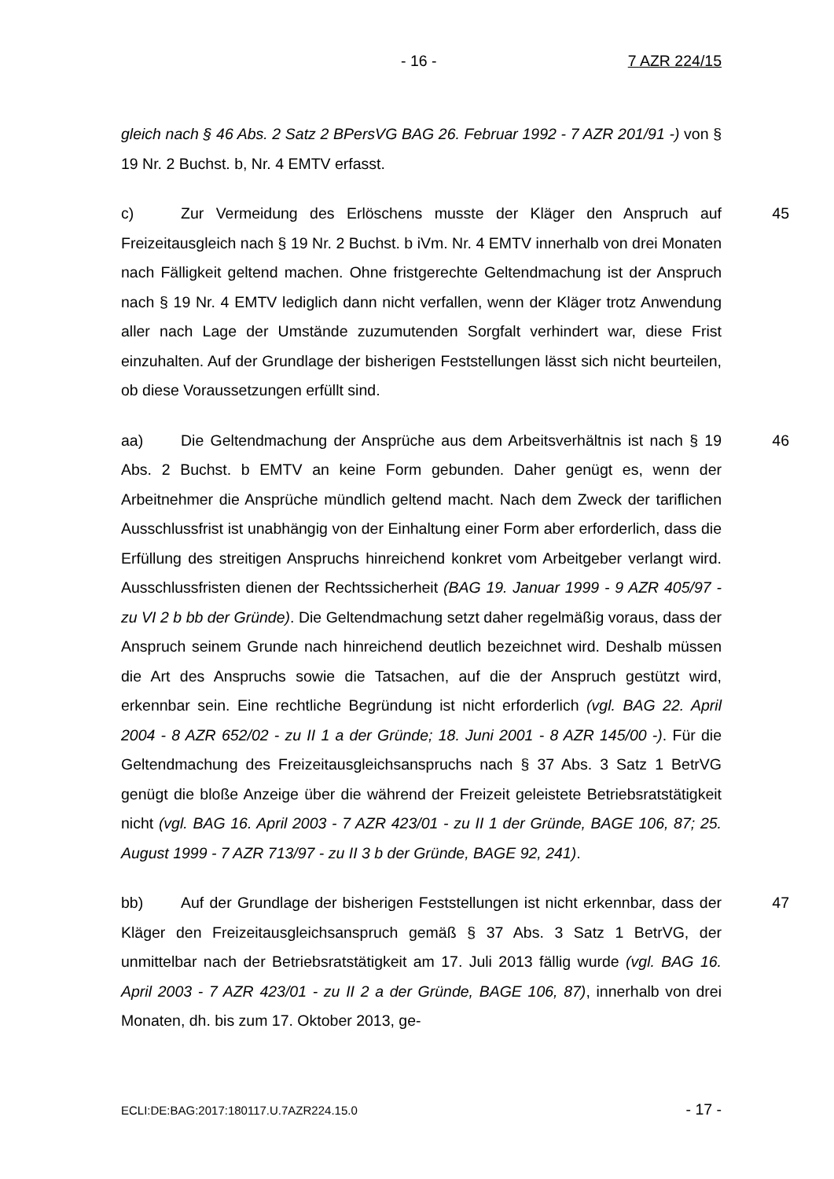- 16 - 7 AZR 224/15
gleich nach § 46 Abs. 2 Satz 2 BPersVG BAG 26. Februar 1992 - 7 AZR 201/91 -) von § 19 Nr. 2 Buchst. b, Nr. 4 EMTV erfasst.
45 c) Zur Vermeidung des Erlöschens musste der Kläger den Anspruch auf Freizeitausgleich nach § 19 Nr. 2 Buchst. b iVm. Nr. 4 EMTV innerhalb von drei Monaten nach Fälligkeit geltend machen. Ohne fristgerechte Geltendmachung ist der Anspruch nach § 19 Nr. 4 EMTV lediglich dann nicht verfallen, wenn der Kläger trotz Anwendung aller nach Lage der Umstände zuzumutenden Sorgfalt verhindert war, diese Frist einzuhalten. Auf der Grundlage der bisherigen Feststellungen lässt sich nicht beurteilen, ob diese Voraussetzungen erfüllt sind.
46 aa) Die Geltendmachung der Ansprüche aus dem Arbeitsverhältnis ist nach § 19 Abs. 2 Buchst. b EMTV an keine Form gebunden. Daher genügt es, wenn der Arbeitnehmer die Ansprüche mündlich geltend macht. Nach dem Zweck der tariflichen Ausschlussfrist ist unabhängig von der Einhaltung einer Form aber erforderlich, dass die Erfüllung des streitigen Anspruchs hinreichend konkret vom Arbeitgeber verlangt wird. Ausschlussfristen dienen der Rechtssicherheit (BAG 19. Januar 1999 - 9 AZR 405/97 - zu VI 2 b bb der Gründe). Die Geltendmachung setzt daher regelmäßig voraus, dass der Anspruch seinem Grunde nach hinreichend deutlich bezeichnet wird. Deshalb müssen die Art des Anspruchs sowie die Tatsachen, auf die der Anspruch gestützt wird, erkennbar sein. Eine rechtliche Begründung ist nicht erforderlich (vgl. BAG 22. April 2004 - 8 AZR 652/02 - zu II 1 a der Gründe; 18. Juni 2001 - 8 AZR 145/00 -). Für die Geltendmachung des Freizeitausgleichsanspruchs nach § 37 Abs. 3 Satz 1 BetrVG genügt die bloße Anzeige über die während der Freizeit geleistete Betriebsratstätigkeit nicht (vgl. BAG 16. April 2003 - 7 AZR 423/01 - zu II 1 der Gründe, BAGE 106, 87; 25. August 1999 - 7 AZR 713/97 - zu II 3 b der Gründe, BAGE 92, 241).
47 bb) Auf der Grundlage der bisherigen Feststellungen ist nicht erkennbar, dass der Kläger den Freizeitausgleichsanspruch gemäß § 37 Abs. 3 Satz 1 BetrVG, der unmittelbar nach der Betriebsratstätigkeit am 17. Juli 2013 fällig wurde (vgl. BAG 16. April 2003 - 7 AZR 423/01 - zu II 2 a der Gründe, BAGE 106, 87), innerhalb von drei Monaten, dh. bis zum 17. Oktober 2013, ge-
ECLI:DE:BAG:2017:180117.U.7AZR224.15.0 - 17 -